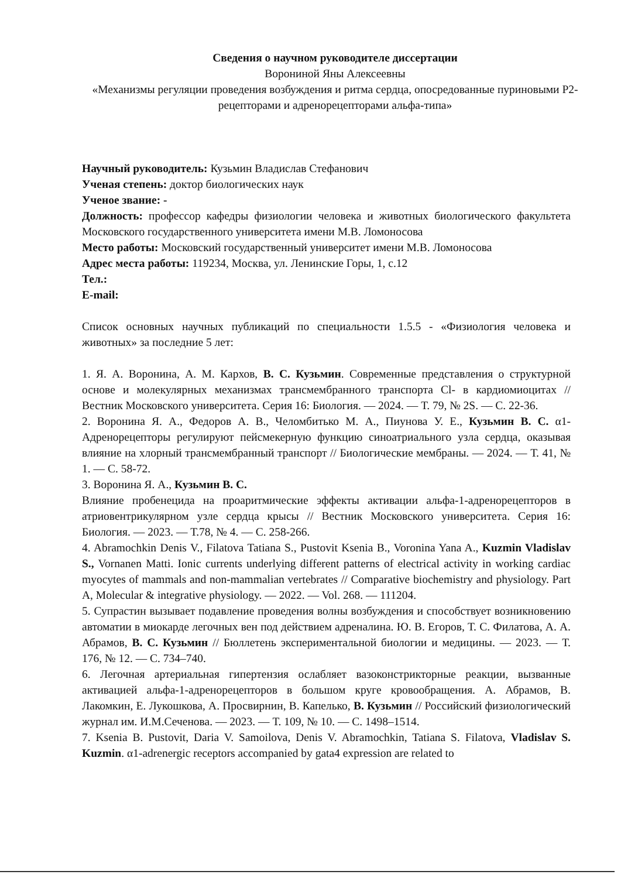Сведения о научном руководителе диссертации
Ворониной Яны Алексеевны
«Механизмы регуляции проведения возбуждения и ритма сердца, опосредованные пуриновыми P2-рецепторами и адренорецепторами альфа-типа»
Научный руководитель: Кузьмин Владислав Стефанович
Ученая степень: доктор биологических наук
Ученое звание: -
Должность: профессор кафедры физиологии человека и животных биологического факультета Московского государственного университета имени М.В. Ломоносова
Место работы: Московский государственный университет имени М.В. Ломоносова
Адрес места работы: 119234, Москва, ул. Ленинские Горы, 1, с.12
Тел.:
E-mail:
Список основных научных публикаций по специальности 1.5.5 - «Физиология человека и животных» за последние 5 лет:
1. Я. А. Воронина, А. М. Кархов, В. С. Кузьмин. Современные представления о структурной основе и молекулярных механизмах трансмембранного транспорта Cl- в кардиомиоцитах // Вестник Московского университета. Серия 16: Биология. — 2024. — Т. 79, № 2S. — С. 22-36.
2. Воронина Я. А., Федоров А. В., Челомбитько М. А., Пиунова У. Е., Кузьмин В. С. α1-Адренорецепторы регулируют пейсмекерную функцию синоатриального узла сердца, оказывая влияние на хлорный трансмембранный транспорт // Биологические мембраны. — 2024. — Т. 41, № 1. — С. 58-72.
3. Воронина Я. А., Кузьмин В. С.
Влияние пробенецида на проаритмические эффекты активации альфа-1-адренорецепторов в атриовентрикулярном узле сердца крысы // Вестник Московского университета. Серия 16: Биология. — 2023. — Т.78, № 4. — С. 258-266.
4. Abramochkin Denis V., Filatova Tatiana S., Pustovit Ksenia B., Voronina Yana A., Kuzmin Vladislav S., Vornanen Matti. Ionic currents underlying different patterns of electrical activity in working cardiac myocytes of mammals and non-mammalian vertebrates // Comparative biochemistry and physiology. Part A, Molecular & integrative physiology. — 2022. — Vol. 268. — 111204.
5. Супрастин вызывает подавление проведения волны возбуждения и способствует возникновению автоматии в миокарде легочных вен под действием адреналина. Ю. В. Егоров, Т. С. Филатова, А. А. Абрамов, В. С. Кузьмин // Бюллетень экспериментальной биологии и медицины. — 2023. — Т. 176, № 12. — С. 734–740.
6. Легочная артериальная гипертензия ослабляет вазоконстрикторные реакции, вызванные активацией альфа-1-адренорецепторов в большом круге кровообращения. А. Абрамов, В. Лакомкин, Е. Лукошкова, А. Просвирнин, В. Капелько, В. Кузьмин // Российский физиологический журнал им. И.М.Сеченова. — 2023. — Т. 109, № 10. — С. 1498–1514.
7. Ksenia B. Pustovit, Daria V. Samoilova, Denis V. Abramochkin, Tatiana S. Filatova, Vladislav S. Kuzmin. α1-adrenergic receptors accompanied by gata4 expression are related to